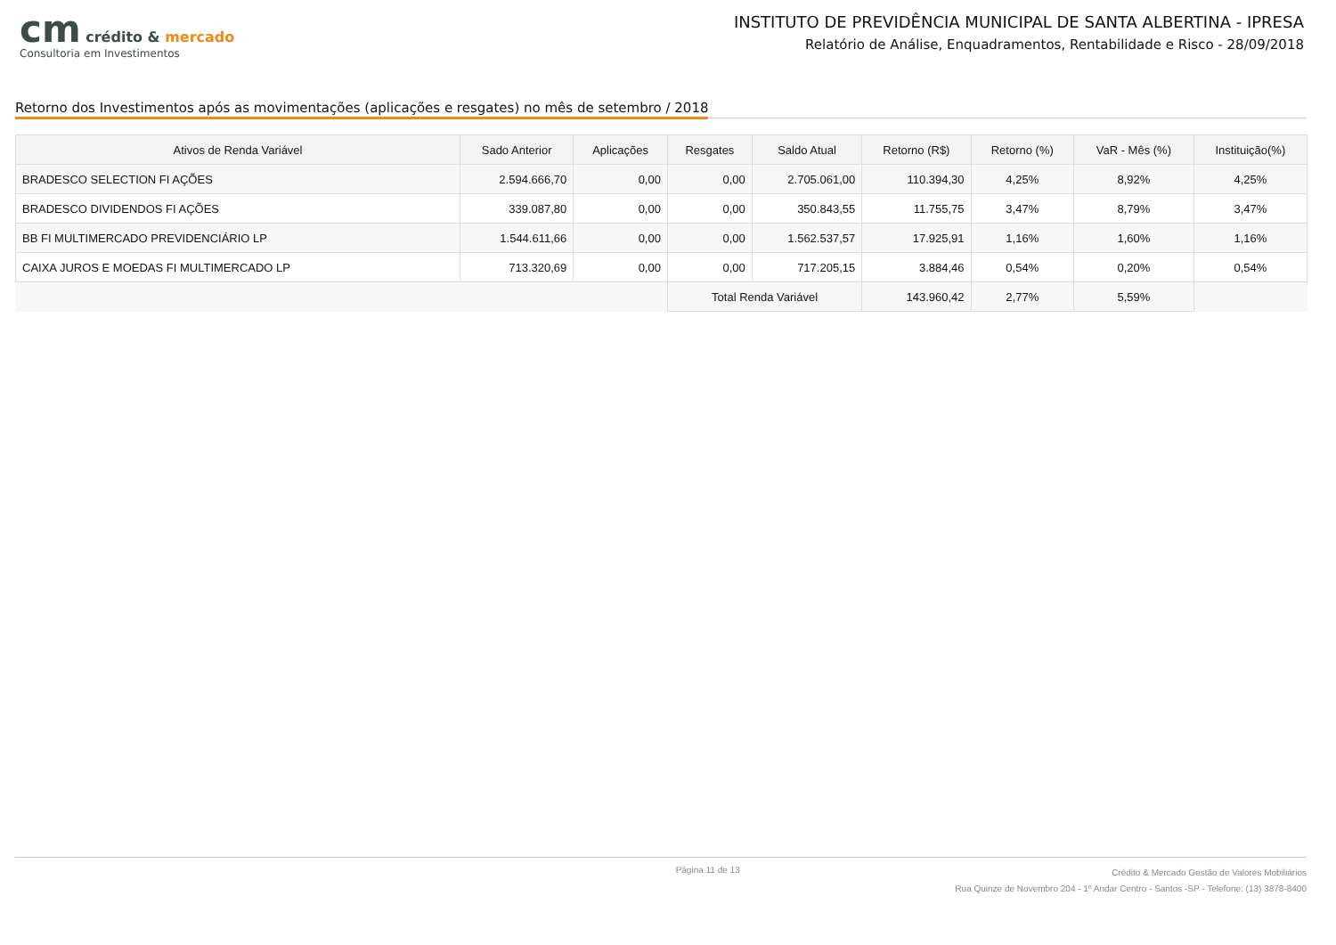cm crédito & mercado
Consultoria em Investimentos
INSTITUTO DE PREVIDÊNCIA MUNICIPAL DE SANTA ALBERTINA - IPRESA
Relatório de Análise, Enquadramentos, Rentabilidade e Risco - 28/09/2018
Retorno dos Investimentos após as movimentações (aplicações e resgates) no mês de setembro / 2018
| Ativos de Renda Variável | Sado Anterior | Aplicações | Resgates | Saldo Atual | Retorno (R$) | Retorno (%) | VaR - Mês (%) | Instituição(%) |
| --- | --- | --- | --- | --- | --- | --- | --- | --- |
| BRADESCO SELECTION FI AÇÕES | 2.594.666,70 | 0,00 | 0,00 | 2.705.061,00 | 110.394,30 | 4,25% | 8,92% | 4,25% |
| BRADESCO DIVIDENDOS FI AÇÕES | 339.087,80 | 0,00 | 0,00 | 350.843,55 | 11.755,75 | 3,47% | 8,79% | 3,47% |
| BB FI MULTIMERCADO PREVIDENCIÁRIO LP | 1.544.611,66 | 0,00 | 0,00 | 1.562.537,57 | 17.925,91 | 1,16% | 1,60% | 1,16% |
| CAIXA JUROS E MOEDAS FI MULTIMERCADO LP | 713.320,69 | 0,00 | 0,00 | 717.205,15 | 3.884,46 | 0,54% | 0,20% | 0,54% |
| | | | Total Renda Variável | | 143.960,42 | 2,77% | 5,59% | |
Página 11 de 13
Crédito & Mercado Gestão de Valores Mobiliários
Rua Quinze de Novembro 204 - 1º Andar Centro - Santos -SP - Telefone: (13) 3878-8400